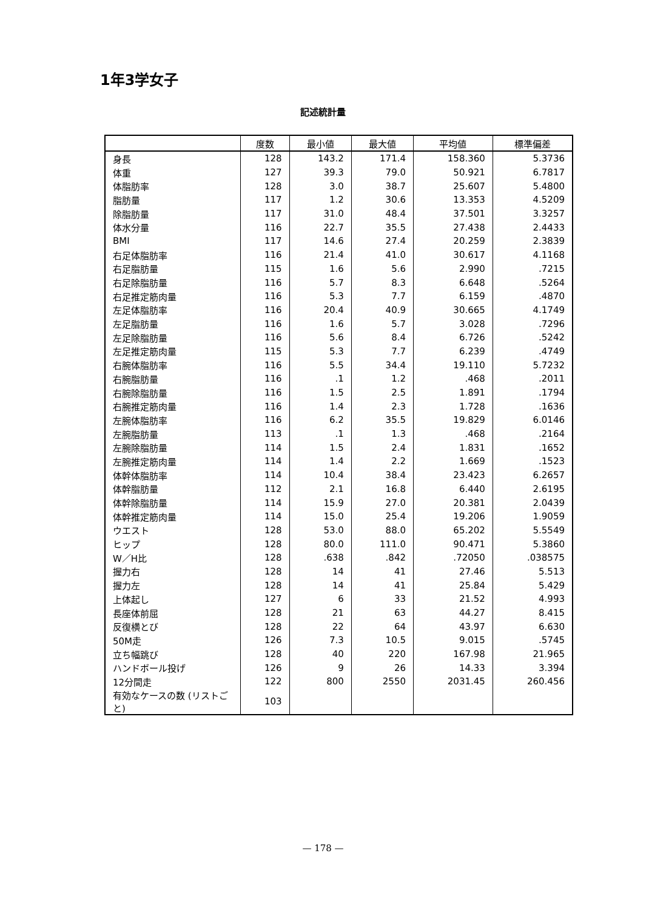1年3学女子
記述統計量
| | 度数 | 最小値 | 最大値 | 平均値 | 標準偏差 |
| --- | --- | --- | --- | --- | --- |
| 身長 | 128 | 143.2 | 171.4 | 158.360 | 5.3736 |
| 体重 | 127 | 39.3 | 79.0 | 50.921 | 6.7817 |
| 体脂肪率 | 128 | 3.0 | 38.7 | 25.607 | 5.4800 |
| 脂肪量 | 117 | 1.2 | 30.6 | 13.353 | 4.5209 |
| 除脂肪量 | 117 | 31.0 | 48.4 | 37.501 | 3.3257 |
| 体水分量 | 116 | 22.7 | 35.5 | 27.438 | 2.4433 |
| BMI | 117 | 14.6 | 27.4 | 20.259 | 2.3839 |
| 右足体脂肪率 | 116 | 21.4 | 41.0 | 30.617 | 4.1168 |
| 右足脂肪量 | 115 | 1.6 | 5.6 | 2.990 | .7215 |
| 右足除脂肪量 | 116 | 5.7 | 8.3 | 6.648 | .5264 |
| 右足推定筋肉量 | 116 | 5.3 | 7.7 | 6.159 | .4870 |
| 左足体脂肪率 | 116 | 20.4 | 40.9 | 30.665 | 4.1749 |
| 左足脂肪量 | 116 | 1.6 | 5.7 | 3.028 | .7296 |
| 左足除脂肪量 | 116 | 5.6 | 8.4 | 6.726 | .5242 |
| 左足推定筋肉量 | 115 | 5.3 | 7.7 | 6.239 | .4749 |
| 右腕体脂肪率 | 116 | 5.5 | 34.4 | 19.110 | 5.7232 |
| 右腕脂肪量 | 116 | .1 | 1.2 | .468 | .2011 |
| 右腕除脂肪量 | 116 | 1.5 | 2.5 | 1.891 | .1794 |
| 右腕推定筋肉量 | 116 | 1.4 | 2.3 | 1.728 | .1636 |
| 左腕体脂肪率 | 116 | 6.2 | 35.5 | 19.829 | 6.0146 |
| 左腕脂肪量 | 113 | .1 | 1.3 | .468 | .2164 |
| 左腕除脂肪量 | 114 | 1.5 | 2.4 | 1.831 | .1652 |
| 左腕推定筋肉量 | 114 | 1.4 | 2.2 | 1.669 | .1523 |
| 体幹体脂肪率 | 114 | 10.4 | 38.4 | 23.423 | 6.2657 |
| 体幹脂肪量 | 112 | 2.1 | 16.8 | 6.440 | 2.6195 |
| 体幹除脂肪量 | 114 | 15.9 | 27.0 | 20.381 | 2.0439 |
| 体幹推定筋肉量 | 114 | 15.0 | 25.4 | 19.206 | 1.9059 |
| ウエスト | 128 | 53.0 | 88.0 | 65.202 | 5.5549 |
| ヒップ | 128 | 80.0 | 111.0 | 90.471 | 5.3860 |
| W／H比 | 128 | .638 | .842 | .72050 | .038575 |
| 握力右 | 128 | 14 | 41 | 27.46 | 5.513 |
| 握力左 | 128 | 14 | 41 | 25.84 | 5.429 |
| 上体起し | 127 | 6 | 33 | 21.52 | 4.993 |
| 長座体前屈 | 128 | 21 | 63 | 44.27 | 8.415 |
| 反復横とび | 128 | 22 | 64 | 43.97 | 6.630 |
| 50M走 | 126 | 7.3 | 10.5 | 9.015 | .5745 |
| 立ち幅跳び | 128 | 40 | 220 | 167.98 | 21.965 |
| ハンドボール投げ | 126 | 9 | 26 | 14.33 | 3.394 |
| 12分間走 | 122 | 800 | 2550 | 2031.45 | 260.456 |
| 有効なケースの数 (リストごと) | 103 | | | | |
— 178 —